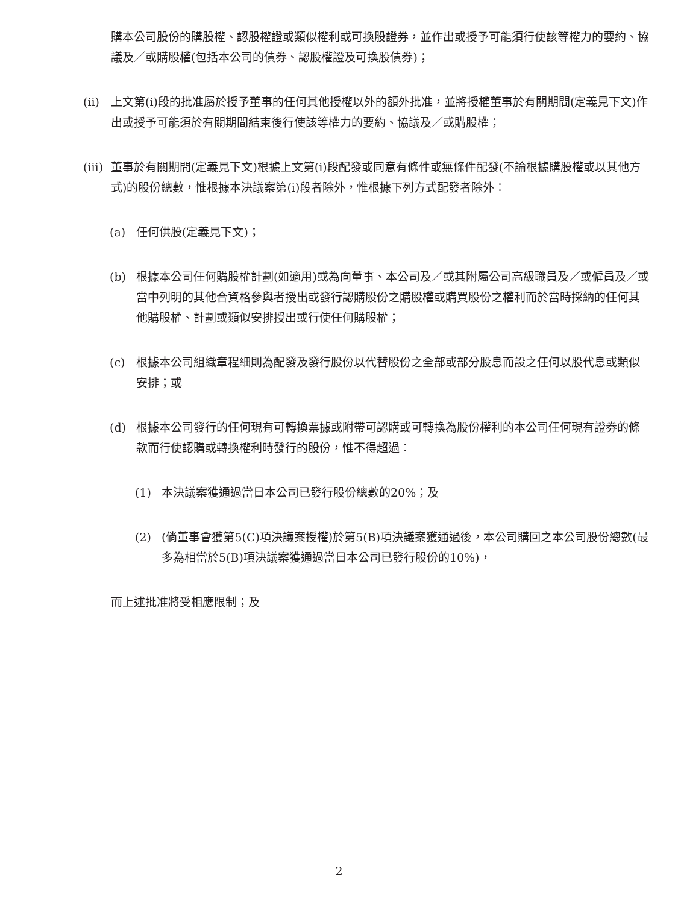購本公司股份的購股權、認股權證或類似權利或可換股證券，並作出或授予可能須行使該等權力的要約、協議及／或購股權(包括本公司的債券、認股權證及可換股債券)；
(ii) 上文第(i)段的批准屬於授予董事的任何其他授權以外的額外批准，並將授權董事於有關期間(定義見下文)作出或授予可能須於有關期間結束後行使該等權力的要約、協議及／或購股權；
(iii) 董事於有關期間(定義見下文)根據上文第(i)段配發或同意有條件或無條件配發(不論根據購股權或以其他方式)的股份總數，惟根據本決議案第(i)段者除外，惟根據下列方式配發者除外：
(a) 任何供股(定義見下文)；
(b) 根據本公司任何購股權計劃(如適用)或為向董事、本公司及／或其附屬公司高級職員及／或僱員及／或當中列明的其他合資格參與者授出或發行認購股份之購股權或購買股份之權利而於當時採納的任何其他購股權、計劃或類似安排授出或行使任何購股權；
(c) 根據本公司組織章程細則為配發及發行股份以代替股份之全部或部分股息而設之任何以股代息或類似安排；或
(d) 根據本公司發行的任何現有可轉換票據或附帶可認購或可轉換為股份權利的本公司任何現有證券的條款而行使認購或轉換權利時發行的股份，惟不得超過：
(1) 本決議案獲通過當日本公司已發行股份總數的20%；及
(2) (倘董事會獲第5(C)項決議案授權)於第5(B)項決議案獲通過後，本公司購回之本公司股份總數(最多為相當於5(B)項決議案獲通過當日本公司已發行股份的10%)，
而上述批准將受相應限制；及
2